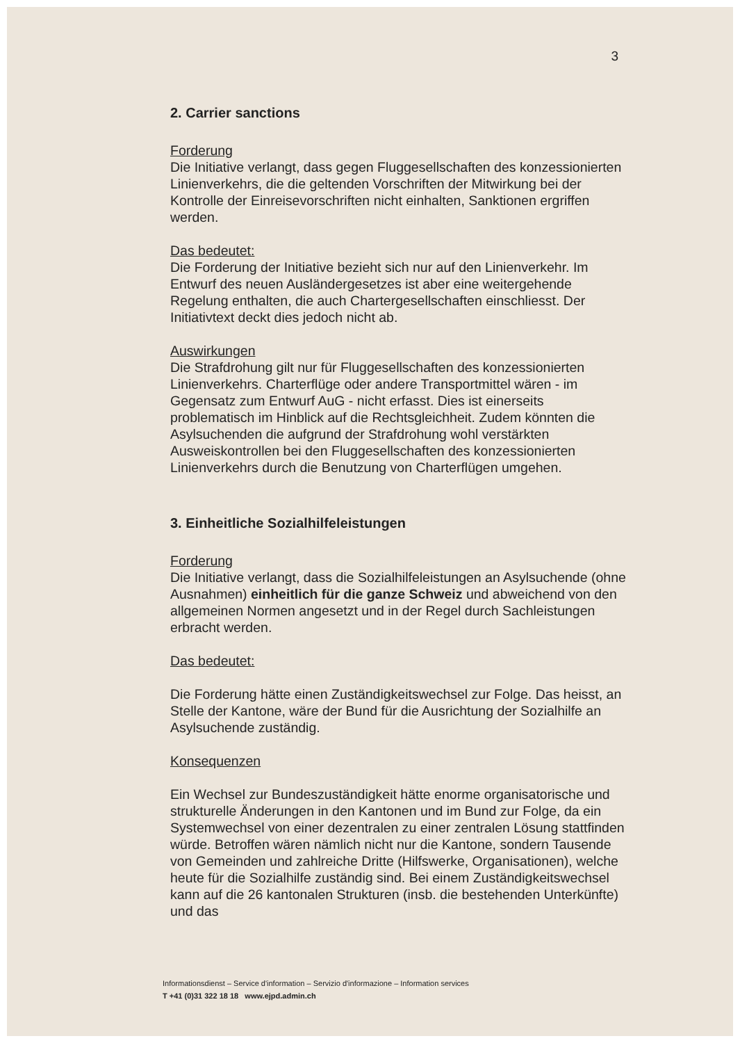3
2. Carrier sanctions
Forderung
Die Initiative verlangt, dass gegen Fluggesellschaften des konzessionierten Linienverkehrs, die die geltenden Vorschriften der Mitwirkung bei der Kontrolle der Einreisevorschriften nicht einhalten, Sanktionen ergriffen werden.
Das bedeutet:
Die Forderung der Initiative bezieht sich nur auf den Linienverkehr. Im Entwurf des neuen Ausländergesetzes ist aber eine weitergehende Regelung enthalten, die auch Chartergesellschaften einschliesst. Der Initiativtext deckt dies jedoch nicht ab.
Auswirkungen
Die Strafdrohung gilt nur für Fluggesellschaften des konzessionierten Linienverkehrs. Charterflüge oder andere Transportmittel wären - im Gegensatz zum Entwurf AuG - nicht erfasst. Dies ist einerseits problematisch im Hinblick auf die Rechtsgleichheit. Zudem könnten die Asylsuchenden die aufgrund der Strafdrohung wohl verstärkten Ausweiskontrollen bei den Fluggesellschaften des konzessionierten Linienverkehrs durch die Benutzung von Charterflügen umgehen.
3. Einheitliche Sozialhilfeleistungen
Forderung
Die Initiative verlangt, dass die Sozialhilfeleistungen an Asylsuchende (ohne Ausnahmen) einheitlich für die ganze Schweiz und abweichend von den allgemeinen Normen angesetzt und in der Regel durch Sachleistungen erbracht werden.
Das bedeutet:
Die Forderung hätte einen Zuständigkeitswechsel zur Folge. Das heisst, an Stelle der Kantone, wäre der Bund für die Ausrichtung der Sozialhilfe an Asylsuchende zuständig.
Konsequenzen
Ein Wechsel zur Bundeszuständigkeit hätte enorme organisatorische und strukturelle Änderungen in den Kantonen und im Bund zur Folge, da ein Systemwechsel von einer dezentralen zu einer zentralen Lösung stattfinden würde. Betroffen wären nämlich nicht nur die Kantone, sondern Tausende von Gemeinden und zahlreiche Dritte (Hilfswerke, Organisationen), welche heute für die Sozialhilfe zuständig sind. Bei einem Zuständigkeitswechsel kann auf die 26 kantonalen Strukturen (insb. die bestehenden Unterkünfte) und das
Informationsdienst – Service d'information – Servizio d'informazione – Information services
T +41 (0)31 322 18 18 www.ejpd.admin.ch